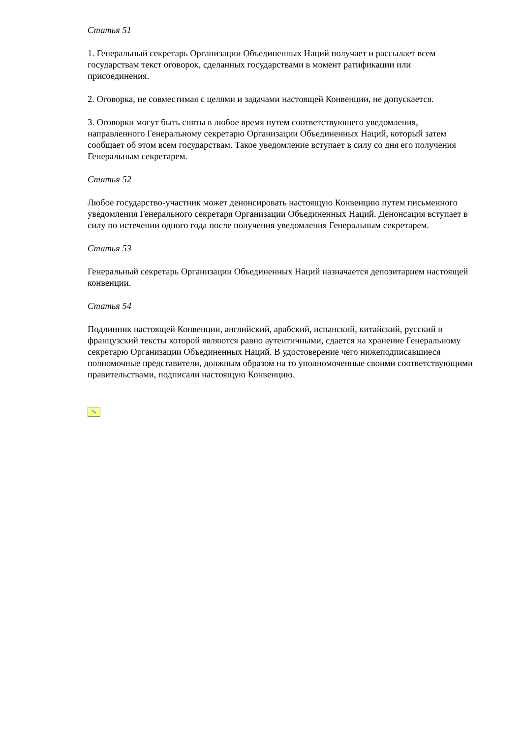Статья 51
1. Генеральный секретарь Организации Объединенных Наций получает и рассылает всем государствам текст оговорок, сделанных государствами в момент ратификации или присоединения.
2. Оговорка, не совместимая с целями и задачами настоящей Конвенции, не допускается.
3. Оговорки могут быть сняты в любое время путем соответствующего уведомления, направленного Генеральному секретарю Организации Объединенных Наций, который затем сообщает об этом всем государствам. Такое уведомление вступает в силу со дня его получения Генеральным секретарем.
Статья 52
Любое государство-участник может денонсировать настоящую Конвенцию путем письменного уведомления Генерального секретаря Организации Объединенных Наций. Денонсация вступает в силу по истечении одного года после получения уведомления Генеральным секретарем.
Статья 53
Генеральный секретарь Организации Объединенных Наций назначается депозитарием настоящей конвенции.
Статья 54
Подлинник настоящей Конвенции, английский, арабский, испанский, китайский, русский и французский тексты которой являются равно аутентичными, сдается на хранение Генеральному секретарю Организации Объединенных Наций. В удостоверение чего нижеподписавшиеся полномочные представители, должным образом на то уполномоченные своими соответствующими правительствами, подписали настоящую Конвенцию.
➘